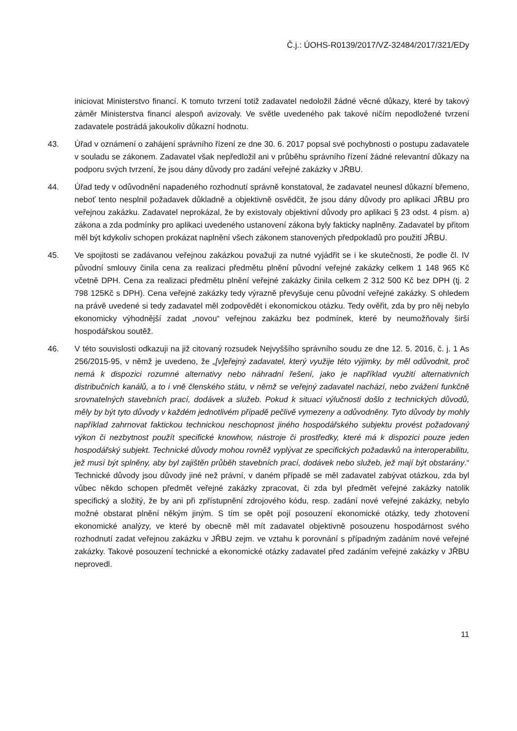Č.j.: ÚOHS-R0139/2017/VZ-32484/2017/321/EDy
iniciovat Ministerstvo financí. K tomuto tvrzení totiž zadavatel nedoložil žádné věcné důkazy, které by takový záměr Ministerstva financí alespoň avizovaly. Ve světle uvedeného pak takové ničím nepodložené tvrzení zadavatele postrádá jakoukoliv důkazní hodnotu.
43. Úřad v oznámení o zahájení správního řízení ze dne 30. 6. 2017 popsal své pochybnosti o postupu zadavatele v souladu se zákonem. Zadavatel však nepředložil ani v průběhu správního řízení žádné relevantní důkazy na podporu svých tvrzení, že jsou dány důvody pro zadání veřejné zakázky v JŘBU.
44. Úřad tedy v odůvodnění napadeného rozhodnutí správně konstatoval, že zadavatel neunesl důkazní břemeno, neboť tento nesplnil požadavek důkladně a objektivně osvědčit, že jsou dány důvody pro aplikaci JŘBU pro veřejnou zakázku. Zadavatel neprokázal, že by existovaly objektivní důvody pro aplikaci § 23 odst. 4 písm. a) zákona a zda podmínky pro aplikaci uvedeného ustanovení zákona byly fakticky naplněny. Zadavatel by přitom měl být kdykoliv schopen prokázat naplnění všech zákonem stanovených předpokladů pro použití JŘBU.
45. Ve spojitosti se zadávanou veřejnou zakázkou považuji za nutné vyjádřit se i ke skutečnosti, že podle čl. IV původní smlouvy činila cena za realizaci předmětu plnění původní veřejné zakázky celkem 1 148 965 Kč včetně DPH. Cena za realizaci předmětu plnění veřejné zakázky činila celkem 2 312 500 Kč bez DPH (tj. 2 798 125Kč s DPH). Cena veřejné zakázky tedy výrazně převyšuje cenu původní veřejné zakázky. S ohledem na právě uvedené si tedy zadavatel měl zodpovědět i ekonomickou otázku. Tedy ověřit, zda by pro něj nebylo ekonomicky výhodnější zadat „novou“ veřejnou zakázku bez podmínek, které by neumožňovaly širší hospodářskou soutěž.
46. V této souvislosti odkazuji na již citovaný rozsudek Nejvyššího správního soudu ze dne 12. 5. 2016, č. j. 1 As 256/2015-95, v němž je uvedeno, že „[v]eřejný zadavatel, který využije této výjimky, by měl odůvodnit, proč nemá k dispozici rozumné alternativy nebo náhradní řešení, jako je například využití alternativních distribučních kanálů, a to i vně členského státu, v němž se veřejný zadavatel nachází, nebo zvážení funkčně srovnatelných stavebních prací, dodávek a služeb. Pokud k situaci výlučnosti došlo z technických důvodů, měly by být tyto důvody v každém jednotlivém případě pečlivě vymezeny a odůvodněny. Tyto důvody by mohly například zahrnovat faktickou technickou neschopnost jiného hospodářského subjektu provést požadovaný výkon či nezbytnost použít specifické knowhow, nástroje či prostředky, které má k dispozici pouze jeden hospodářský subjekt. Technické důvody mohou rovněž vyplývat ze specifických požadavků na interoperabilitu, jež musí být splněny, aby byl zajištěn průběh stavebních prací, dodávek nebo služeb, jež mají být obstarány.“ Technické důvody jsou důvody jiné než právní, v daném případě se měl zadavatel zabývat otázkou, zda byl vůbec někdo schopen předmět veřejné zakázky zpracovat, či zda byl předmět veřejné zakázky natolik specifický a složitý, že by ani při zpřístupnění zdrojového kódu, resp. zadání nové veřejné zakázky, nebylo možné obstarat plnění někým jiným. S tím se opět pojí posouzení ekonomické otázky, tedy zhotovení ekonomické analýzy, ve které by obecně měl mít zadavatel objektivně posouzenu hospodárnost svého rozhodnutí zadat veřejnou zakázku v JŘBU zejm. ve vztahu k porovnání s případným zadáním nové veřejné zakázky. Takové posouzení technické a ekonomické otázky zadavatel před zadáním veřejné zakázky v JŘBU neprovedl.
11